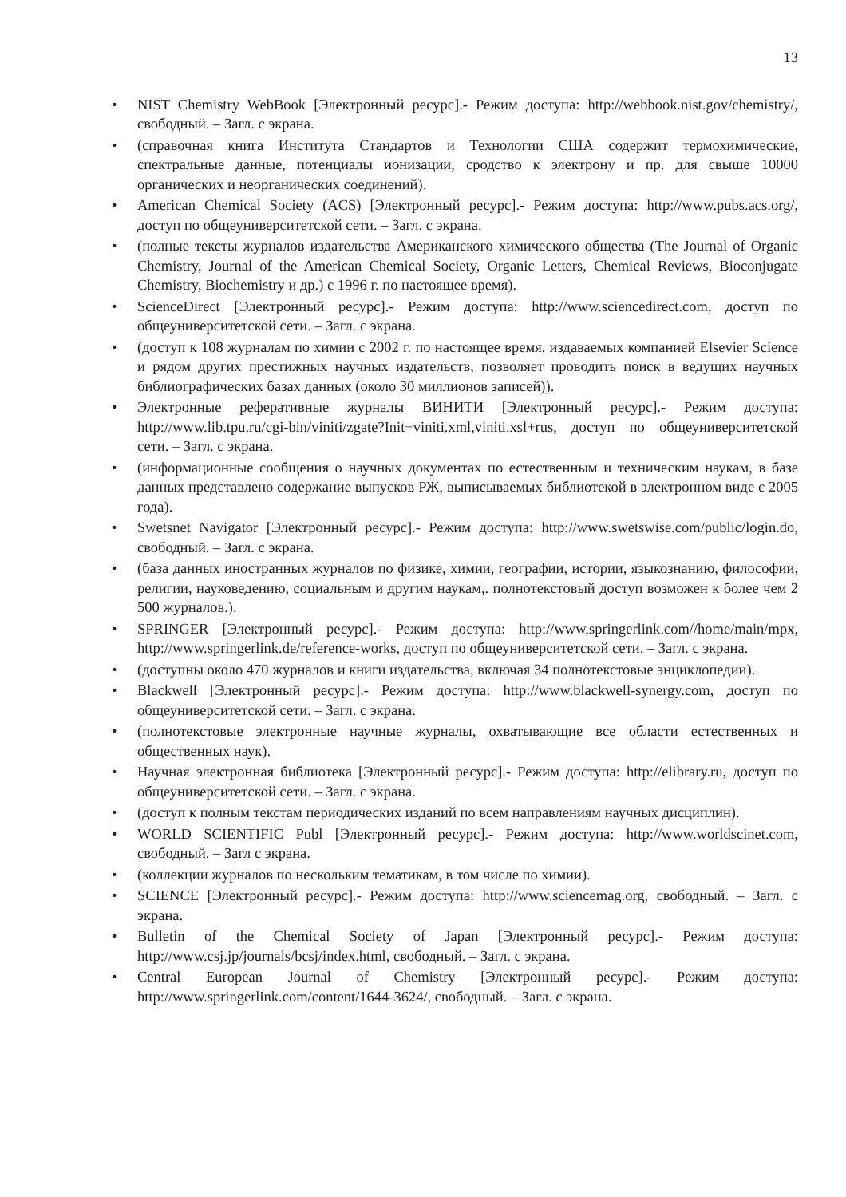13
• NIST Chemistry WebBook [Электронный ресурс].- Режим доступа: http://webbook.nist.gov/chemistry/, свободный. – Загл. с экрана.
• (справочная книга Института Стандартов и Технологии США содержит термохимические, спектральные данные, потенциалы ионизации, сродство к электрону и пр. для свыше 10000 органических и неорганических соединений).
• American Chemical Society (ACS) [Электронный ресурс].- Режим доступа: http://www.pubs.acs.org/, доступ по общеуниверситетской сети. – Загл. с экрана.
• (полные тексты журналов издательства Американского химического общества (The Journal of Organic Chemistry, Journal of the American Chemical Society, Organic Letters, Chemical Reviews, Bioconjugate Chemistry, Biochemistry и др.) с 1996 г. по настоящее время).
• ScienceDirect [Электронный ресурс].- Режим доступа: http://www.sciencedirect.com, доступ по общеуниверситетской сети. – Загл. с экрана.
• (доступ к 108 журналам по химии с 2002 г. по настоящее время, издаваемых компанией Elsevier Science и рядом других престижных научных издательств, позволяет проводить поиск в ведущих научных библиографических базах данных (около 30 миллионов записей)).
• Электронные реферативные журналы ВИНИТИ [Электронный ресурс].- Режим доступа: http://www.lib.tpu.ru/cgi-bin/viniti/zgate?Init+viniti.xml,viniti.xsl+rus, доступ по общеуниверситетской сети. – Загл. с экрана.
• (информационные сообщения о научных документах по естественным и техническим наукам, в базе данных представлено содержание выпусков РЖ, выписываемых библиотекой в электронном виде с 2005 года).
• Swetsnet Navigator [Электронный ресурс].- Режим доступа: http://www.swetswise.com/public/login.do, свободный. – Загл. с экрана.
• (база данных иностранных журналов по физике, химии, географии, истории, языкознанию, философии, религии, науковедению, социальным и другим наукам,. полнотекстовый доступ возможен к более чем 2 500 журналов.).
• SPRINGER [Электронный ресурс].- Режим доступа: http://www.springerlink.com//home/main/mpx, http://www.springerlink.de/reference-works, доступ по общеуниверситетской сети. – Загл. с экрана.
• (доступны около 470 журналов и книги издательства, включая 34 полнотекстовые энциклопедии).
• Blackwell [Электронный ресурс].- Режим доступа: http://www.blackwell-synergy.com, доступ по общеуниверситетской сети. – Загл. с экрана.
• (полнотекстовые электронные научные журналы, охватывающие все области естественных и общественных наук).
• Научная электронная библиотека [Электронный ресурс].- Режим доступа: http://elibrary.ru, доступ по общеуниверситетской сети. – Загл. с экрана.
• (доступ к полным текстам периодических изданий по всем направлениям научных дисциплин).
• WORLD SCIENTIFIC Publ [Электронный ресурс].- Режим доступа: http://www.worldscinet.com, свободный. – Загл с экрана.
• (коллекции журналов по нескольким тематикам, в том числе по химии).
• SCIENCE [Электронный ресурс].- Режим доступа: http://www.sciencemag.org, свободный. – Загл. с экрана.
• Bulletin of the Chemical Society of Japan [Электронный ресурс].- Режим доступа: http://www.csj.jp/journals/bcsj/index.html, свободный. – Загл. с экрана.
• Central European Journal of Chemistry [Электронный ресурс].- Режим доступа: http://www.springerlink.com/content/1644-3624/, свободный. – Загл. с экрана.